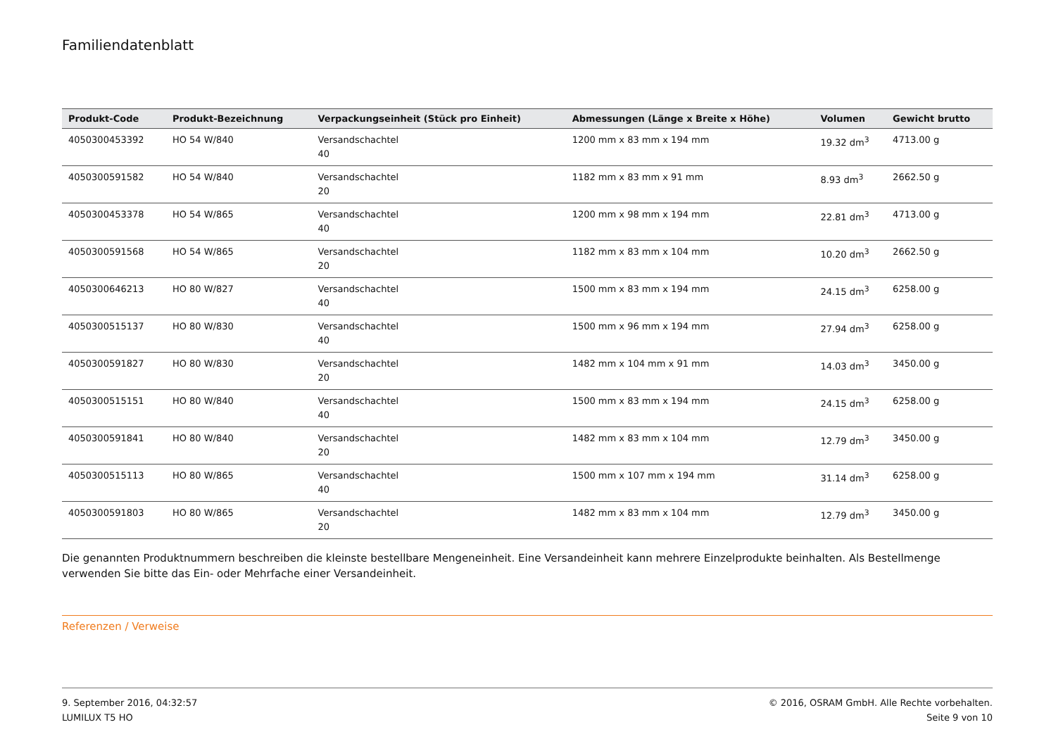Familiendatenblatt
| Produkt-Code | Produkt-Bezeichnung | Verpackungseinheit (Stück pro Einheit) | Abmessungen (Länge x Breite x Höhe) | Volumen | Gewicht brutto |
| --- | --- | --- | --- | --- | --- |
| 4050300453392 | HO 54 W/840 | Versandschachtel 40 | 1200 mm x 83 mm x 194 mm | 19.32 dm<sup>3</sup> | 4713.00 g |
| 4050300591582 | HO 54 W/840 | Versandschachtel 20 | 1182 mm x 83 mm x 91 mm | 8.93 dm<sup>3</sup> | 2662.50 g |
| 4050300453378 | HO 54 W/865 | Versandschachtel 40 | 1200 mm x 98 mm x 194 mm | 22.81 dm<sup>3</sup> | 4713.00 g |
| 4050300591568 | HO 54 W/865 | Versandschachtel 20 | 1182 mm x 83 mm x 104 mm | 10.20 dm<sup>3</sup> | 2662.50 g |
| 4050300646213 | HO 80 W/827 | Versandschachtel 40 | 1500 mm x 83 mm x 194 mm | 24.15 dm<sup>3</sup> | 6258.00 g |
| 4050300515137 | HO 80 W/830 | Versandschachtel 40 | 1500 mm x 96 mm x 194 mm | 27.94 dm<sup>3</sup> | 6258.00 g |
| 4050300591827 | HO 80 W/830 | Versandschachtel 20 | 1482 mm x 104 mm x 91 mm | 14.03 dm<sup>3</sup> | 3450.00 g |
| 4050300515151 | HO 80 W/840 | Versandschachtel 40 | 1500 mm x 83 mm x 194 mm | 24.15 dm<sup>3</sup> | 6258.00 g |
| 4050300591841 | HO 80 W/840 | Versandschachtel 20 | 1482 mm x 83 mm x 104 mm | 12.79 dm<sup>3</sup> | 3450.00 g |
| 4050300515113 | HO 80 W/865 | Versandschachtel 40 | 1500 mm x 107 mm x 194 mm | 31.14 dm<sup>3</sup> | 6258.00 g |
| 4050300591803 | HO 80 W/865 | Versandschachtel 20 | 1482 mm x 83 mm x 104 mm | 12.79 dm<sup>3</sup> | 3450.00 g |
Die genannten Produktnummern beschreiben die kleinste bestellbare Mengeneinheit. Eine Versandeinheit kann mehrere Einzelprodukte beinhalten. Als Bestellmenge verwenden Sie bitte das Ein- oder Mehrfache einer Versandeinheit.
Referenzen / Verweise
9. September 2016, 04:32:57
LUMILUX T5 HO
© 2016, OSRAM GmbH. Alle Rechte vorbehalten.
Seite 9 von 10